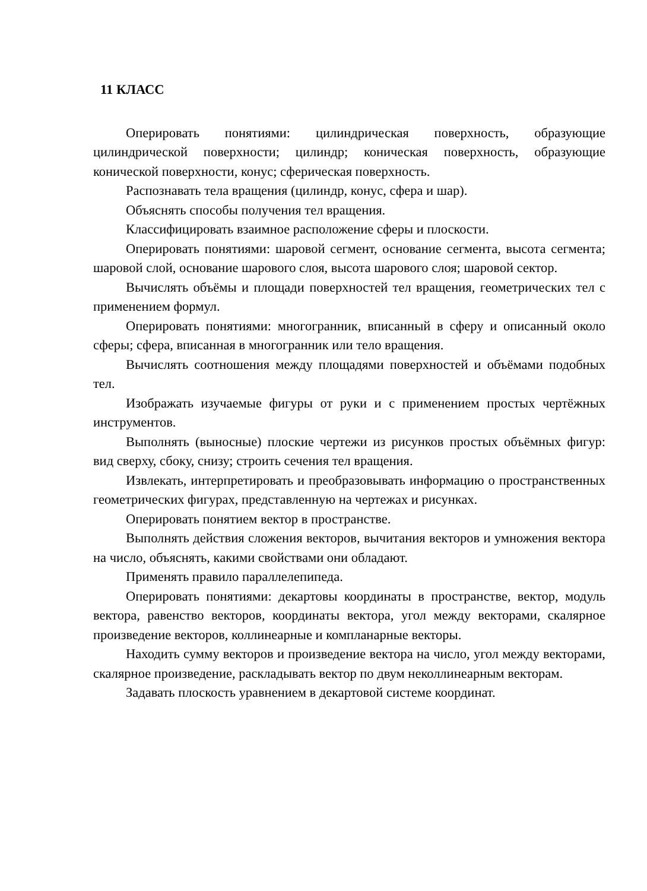11 КЛАСС
Оперировать понятиями: цилиндрическая поверхность, образующие цилиндрической поверхности; цилиндр; коническая поверхность, образующие конической поверхности, конус; сферическая поверхность.
Распознавать тела вращения (цилиндр, конус, сфера и шар).
Объяснять способы получения тел вращения.
Классифицировать взаимное расположение сферы и плоскости.
Оперировать понятиями: шаровой сегмент, основание сегмента, высота сегмента; шаровой слой, основание шарового слоя, высота шарового слоя; шаровой сектор.
Вычислять объёмы и площади поверхностей тел вращения, геометрических тел с применением формул.
Оперировать понятиями: многогранник, вписанный в сферу и описанный около сферы; сфера, вписанная в многогранник или тело вращения.
Вычислять соотношения между площадями поверхностей и объёмами подобных тел.
Изображать изучаемые фигуры от руки и с применением простых чертёжных инструментов.
Выполнять (выносные) плоские чертежи из рисунков простых объёмных фигур: вид сверху, сбоку, снизу; строить сечения тел вращения.
Извлекать, интерпретировать и преобразовывать информацию о пространственных геометрических фигурах, представленную на чертежах и рисунках.
Оперировать понятием вектор в пространстве.
Выполнять действия сложения векторов, вычитания векторов и умножения вектора на число, объяснять, какими свойствами они обладают.
Применять правило параллелепипеда.
Оперировать понятиями: декартовы координаты в пространстве, вектор, модуль вектора, равенство векторов, координаты вектора, угол между векторами, скалярное произведение векторов, коллинеарные и компланарные векторы.
Находить сумму векторов и произведение вектора на число, угол между векторами, скалярное произведение, раскладывать вектор по двум неколлинеарным векторам.
Задавать плоскость уравнением в декартовой системе координат.